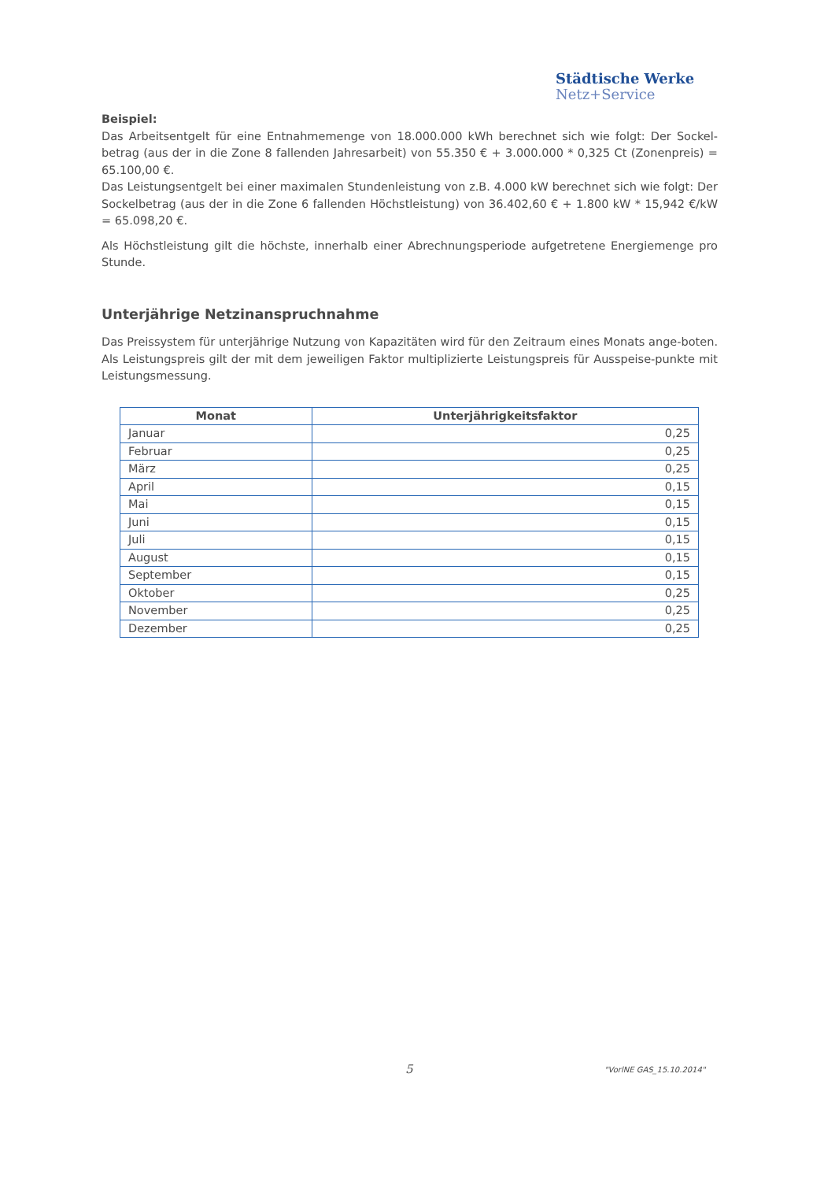Städtische Werke
Netz+Service
Beispiel:
Das Arbeitsentgelt für eine Entnahmemenge von 18.000.000 kWh berechnet sich wie folgt: Der Sockel-betrag (aus der in die Zone 8 fallenden Jahresarbeit) von 55.350 € + 3.000.000 * 0,325 Ct (Zonenpreis) = 65.100,00 €.
Das Leistungsentgelt bei einer maximalen Stundenleistung von z.B. 4.000 kW berechnet sich wie folgt: Der Sockelbetrag (aus der in die Zone 6 fallenden Höchstleistung) von 36.402,60 € + 1.800 kW * 15,942 €/kW = 65.098,20 €.
Als Höchstleistung gilt die höchste, innerhalb einer Abrechnungsperiode aufgetretene Energiemenge pro Stunde.
Unterjährige Netzinanspruchnahme
Das Preissystem für unterjährige Nutzung von Kapazitäten wird für den Zeitraum eines Monats ange-boten. Als Leistungspreis gilt der mit dem jeweiligen Faktor multiplizierte Leistungspreis für Ausspeise-punkte mit Leistungsmessung.
| Monat | Unterjährigkeitsfaktor |
| --- | --- |
| Januar | 0,25 |
| Februar | 0,25 |
| März | 0,25 |
| April | 0,15 |
| Mai | 0,15 |
| Juni | 0,15 |
| Juli | 0,15 |
| August | 0,15 |
| September | 0,15 |
| Oktober | 0,25 |
| November | 0,25 |
| Dezember | 0,25 |
5 "VorlNE GAS_15.10.2014"